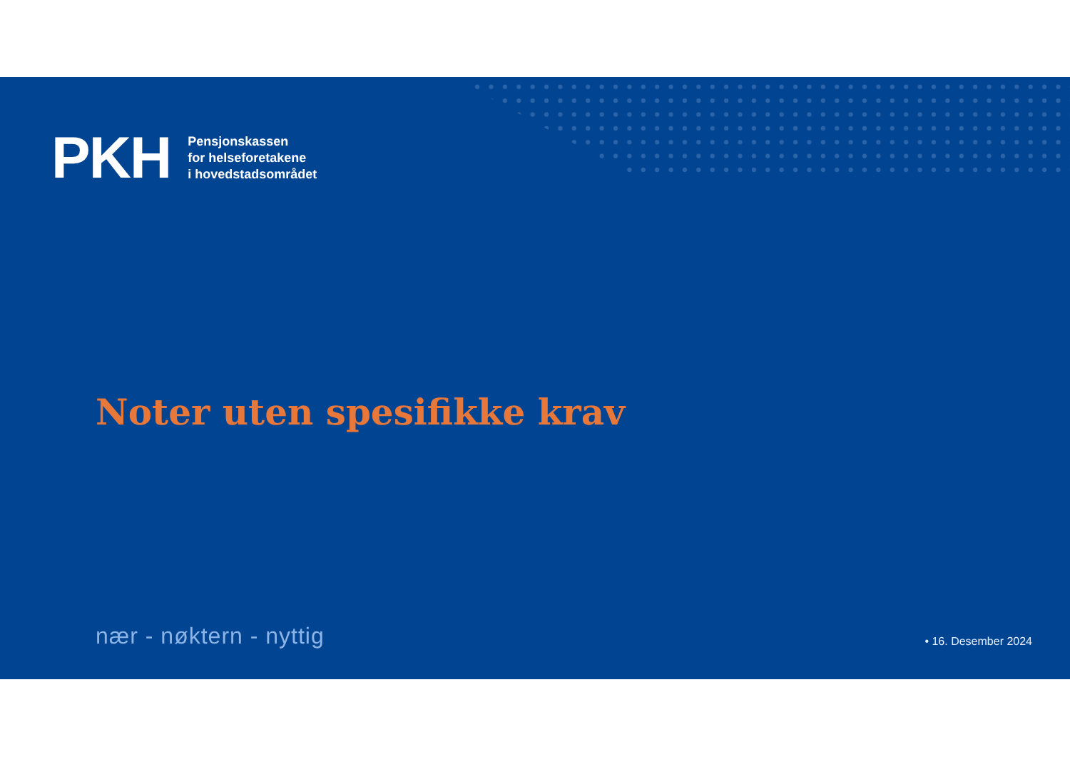PKH
Pensjonskassen
for helseforetakene
i hovedstadsområdet
Noter uten spesifikke krav
nær - nøktern - nyttig • 16. Desember 2024